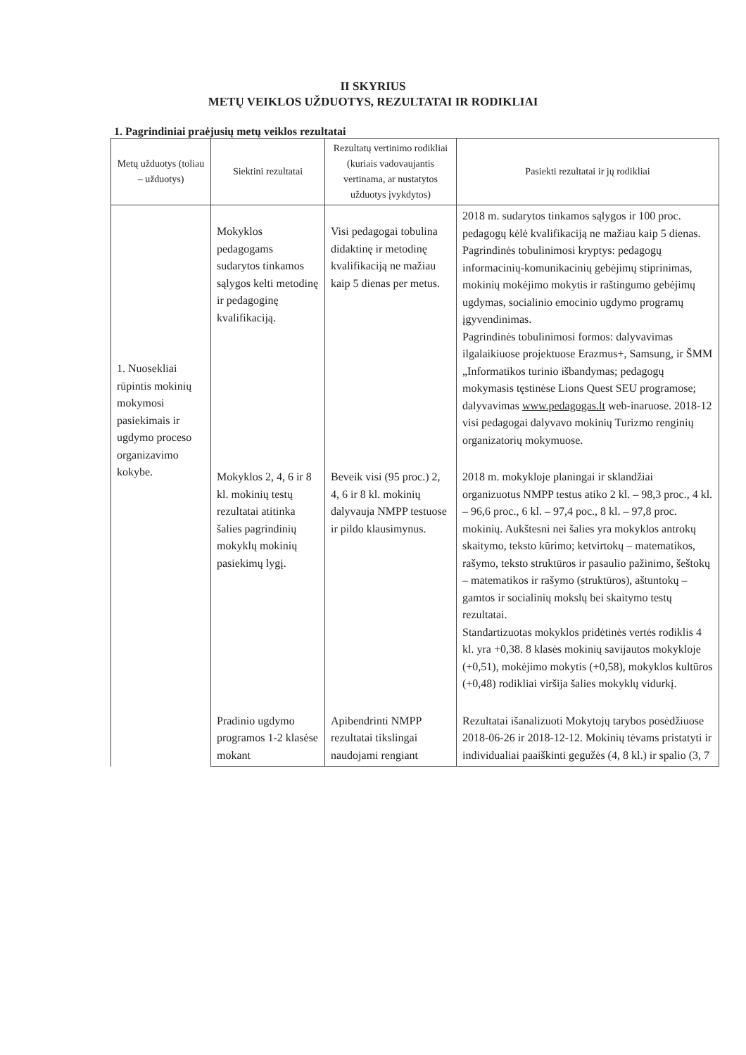II SKYRIUS
METŲ VEIKLOS UŽDUOTYS, REZULTATAI IR RODIKLIAI
1. Pagrindiniai praėjusių metų veiklos rezultatai
| Metų užduotys (toliau – užduotys) | Siektini rezultatai | Rezultatų vertinimo rodikliai (kuriais vadovaujantis vertinama, ar nustatytos užduotys įvykdytos) | Pasiekti rezultatai ir jų rodikliai |
| --- | --- | --- | --- |
| 1. Nuosekliai rūpintis mokinių mokymosi pasiekimais ir ugdymo proceso organizavimo kokybe. | Mokyklos pedagogams sudarytos tinkamos sąlygos kelti metodinę ir pedagoginę kvalifikaciją. | Visi pedagogai tobulina didaktinę ir metodinę kvalifikaciją ne mažiau kaip 5 dienas per metus. | 2018 m. sudarytos tinkamos sąlygos ir 100 proc. pedagogų kėlė kvalifikaciją ne mažiau kaip 5 dienas. Pagrindinės tobulinimosi kryptys: pedagogų informacinių-komunikacinių gebėjimų stiprinimas, mokinių mokėjimo mokytis ir raštingumo gebėjimų ugdymas, socialinio emocinio ugdymo programų įgyvendinimas. Pagrindinės tobulinimosi formos: dalyvavimas ilgalaikiuose projektuose Erazmus+, Samsung, ir ŠMM „Informatikos turinio išbandymas; pedagogų mokymasis tęstinėse Lions Quest SEU programose; dalyvavimas www.pedagogas.lt web-inaruose. 2018-12 visi pedagogai dalyvavo mokinių Turizmo renginių organizatorių mokymuose. |
| | Mokyklos 2, 4, 6 ir 8 kl. mokinių testų rezultatai atitinka šalies pagrindinių mokyklų mokinių pasiekimų lygį. | Beveik visi (95 proc.) 2, 4, 6 ir 8 kl. mokinių dalyvauja NMPP testuose ir pildo klausimynus. | 2018 m. mokykloje planingai ir sklandžiai organizuotus NMPP testus atiko 2 kl. – 98,3 proc., 4 kl. – 96,6 proc., 6 kl. – 97,4 poc., 8 kl. – 97,8 proc. mokinių. Aukštesni nei šalies yra mokyklos antrokų skaitymo, teksto kūrimo; ketvirtokų – matematikos, rašymo, teksto struktūros ir pasaulio pažinimo, šeštokų – matematikos ir rašymo (struktūros), aštuntokų – gamtos ir socialinių mokslų bei skaitymo testų rezultatai. Standartizuotas mokyklos pridėtinės vertės rodiklis 4 kl. yra +0,38. 8 klasės mokinių savijautos mokykloje (+0,51), mokėjimo mokytis (+0,58), mokyklos kultūros (+0,48) rodikliai viršija šalies mokyklų vidurkį. |
| | Pradinio ugdymo programos 1-2 klasėse mokant | Apibendrinti NMPP rezultatai tikslingai naudojami rengiant | Rezultatai išanalizuoti Mokytojų tarybos posėdžiuose 2018-06-26 ir 2018-12-12. Mokinių tėvams pristatyti ir individualiai paaiškinti gegužės (4, 8 kl.) ir spalio (3, 7 |